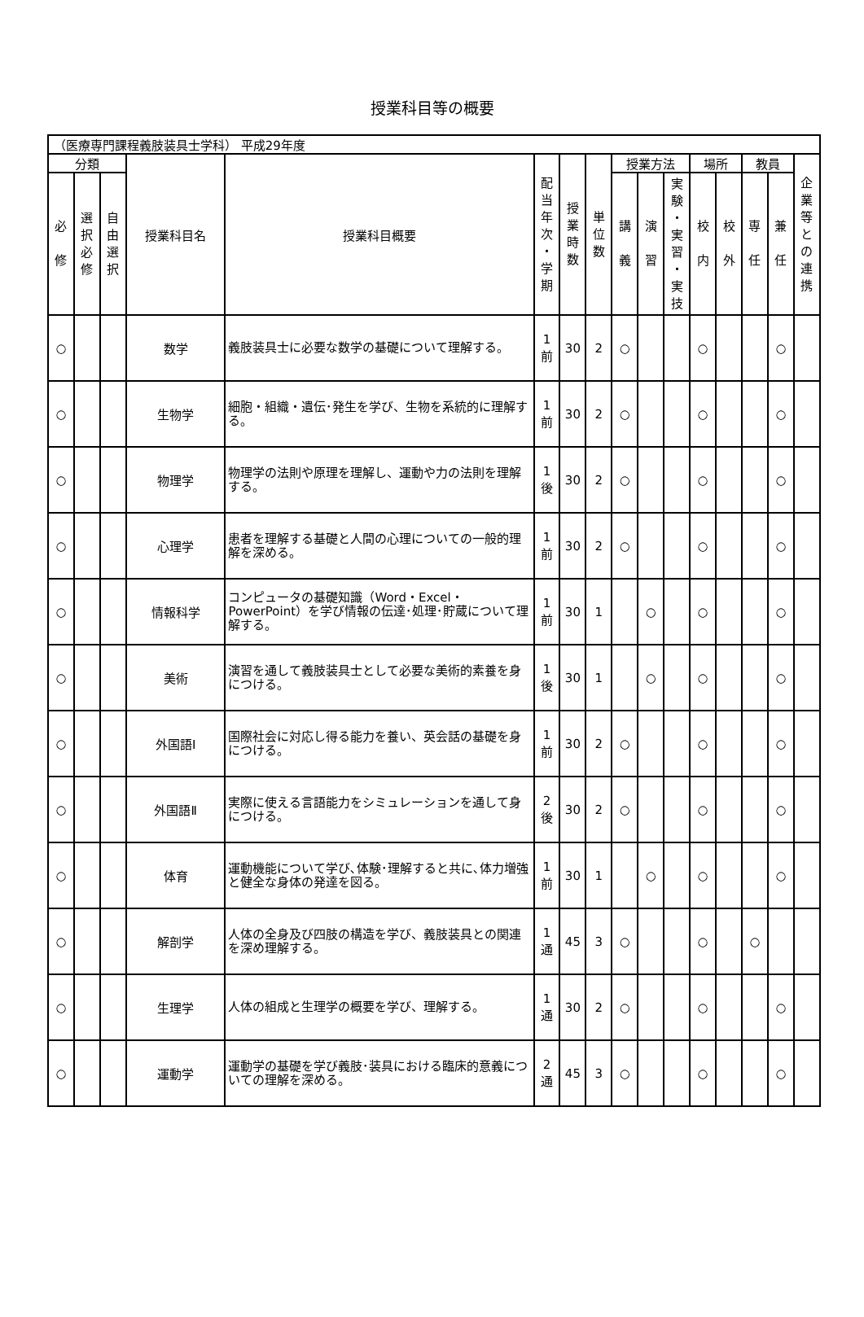授業科目等の概要
| （医療専門課程義肢装具士学科） 平成29年度 | | | | | | | | | | | | | | | |
| 分類 | | | 授業科目名 | 授業科目概要 | 配 当 年 次 ・ 学 期 | 授 業 時 数 | 単 位 数 | 授業方法 | | | 場所 | | 教員 | | 企 業 等 と の 連 携 |
| 必 修 | 選 択 必 修 | 自 由 選 択 | | | | | | 講 義 | 演 習 | 実 験 ・ 実 習 ・ 実 技 | 校 内 | 校 外 | 専 任 | 兼 任 | |
| ○ | | | 数学 | 義肢装具士に必要な数学の基礎について理解する。 | 1 前 | 30 | 2 | ○ | | | ○ | | | ○ | |
| ○ | | | 生物学 | 細胞・組織・遺伝･発生を学び、生物を系統的に理解する。 | 1 前 | 30 | 2 | ○ | | | ○ | | | ○ | |
| ○ | | | 物理学 | 物理学の法則や原理を理解し、運動や力の法則を理解する。 | 1 後 | 30 | 2 | ○ | | | ○ | | | ○ | |
| ○ | | | 心理学 | 患者を理解する基礎と人間の心理についての一般的理解を深める。 | 1 前 | 30 | 2 | ○ | | | ○ | | | ○ | |
| ○ | | | 情報科学 | コンピュータの基礎知識（Word・Excel・PowerPoint）を学び情報の伝達･処理･貯蔵について理解する。 | 1 前 | 30 | 1 | | ○ | | ○ | | | ○ | |
| ○ | | | 美術 | 演習を通して義肢装具士として必要な美術的素養を身につける。 | 1 後 | 30 | 1 | | ○ | | ○ | | | ○ | |
| ○ | | | 外国語Ⅰ | 国際社会に対応し得る能力を養い、英会話の基礎を身につける。 | 1 前 | 30 | 2 | ○ | | | ○ | | | ○ | |
| ○ | | | 外国語Ⅱ | 実際に使える言語能力をシミュレーションを通して身につける。 | 2 後 | 30 | 2 | ○ | | | ○ | | | ○ | |
| ○ | | | 体育 | 運動機能について学び､体験･理解すると共に､体力増強と健全な身体の発達を図る。 | 1 前 | 30 | 1 | | ○ | | ○ | | | ○ | |
| ○ | | | 解剖学 | 人体の全身及び四肢の構造を学び、義肢装具との関連を深め理解する。 | 1 通 | 45 | 3 | ○ | | | ○ | | ○ | | |
| ○ | | | 生理学 | 人体の組成と生理学の概要を学び、理解する。 | 1 通 | 30 | 2 | ○ | | | ○ | | | ○ | |
| ○ | | | 運動学 | 運動学の基礎を学び義肢･装具における臨床的意義についての理解を深める。 | 2 通 | 45 | 3 | ○ | | | ○ | | | ○ | |